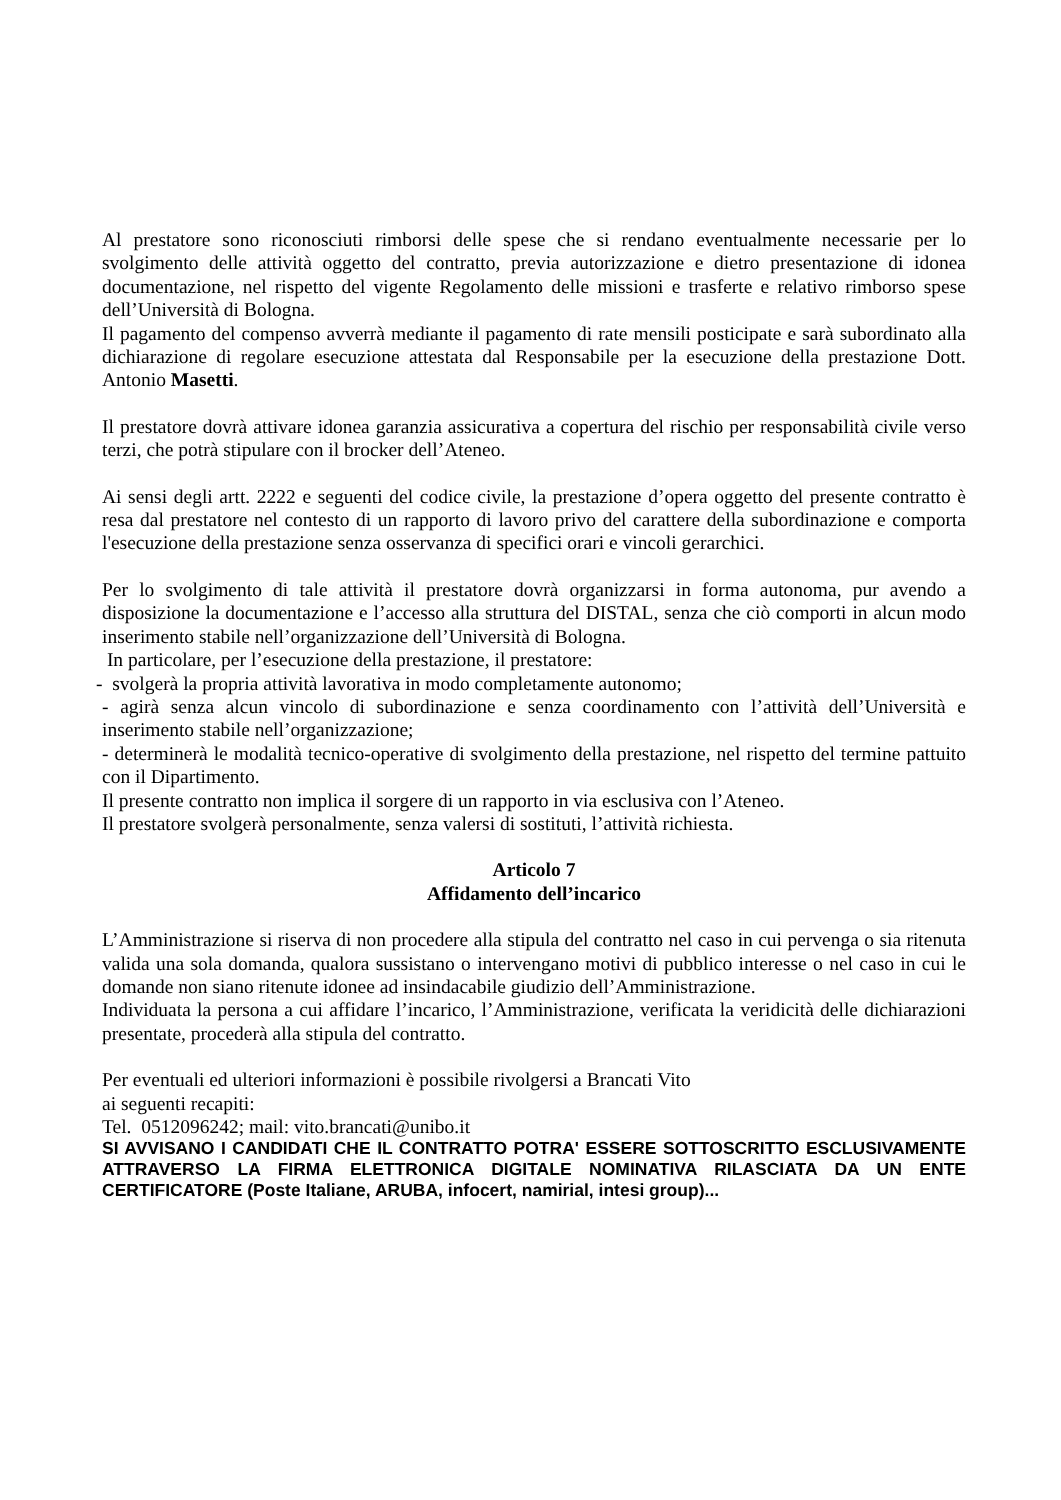Al prestatore sono riconosciuti rimborsi delle spese che si rendano eventualmente necessarie per lo svolgimento delle attività oggetto del contratto, previa autorizzazione e dietro presentazione di idonea documentazione, nel rispetto del vigente Regolamento delle missioni e trasferte e relativo rimborso spese dell’Università di Bologna.
Il pagamento del compenso avverrà mediante il pagamento di rate mensili posticipate e sarà subordinato alla dichiarazione di regolare esecuzione attestata dal Responsabile per la esecuzione della prestazione Dott. Antonio Masetti.
Il prestatore dovrà attivare idonea garanzia assicurativa a copertura del rischio per responsabilità civile verso terzi, che potrà stipulare con il brocker dell’Ateneo.
Ai sensi degli artt. 2222 e seguenti del codice civile, la prestazione d’opera oggetto del presente contratto è resa dal prestatore nel contesto di un rapporto di lavoro privo del carattere della subordinazione e comporta l'esecuzione della prestazione senza osservanza di specifici orari e vincoli gerarchici.
Per lo svolgimento di tale attività il prestatore dovrà organizzarsi in forma autonoma, pur avendo a disposizione la documentazione e l’accesso alla struttura del DISTAL, senza che ciò comporti in alcun modo inserimento stabile nell’organizzazione dell’Università di Bologna.
In particolare, per l’esecuzione della prestazione, il prestatore:
- svolgerà la propria attività lavorativa in modo completamente autonomo;
- agirà senza alcun vincolo di subordinazione e senza coordinamento con l’attività dell’Università e inserimento stabile nell’organizzazione;
- determinerà le modalità tecnico-operative di svolgimento della prestazione, nel rispetto del termine pattuito con il Dipartimento.
Il presente contratto non implica il sorgere di un rapporto in via esclusiva con l’Ateneo.
Il prestatore svolgerà personalmente, senza valersi di sostituti, l’attività richiesta.
Articolo 7
Affidamento dell’incarico
L’Amministrazione si riserva di non procedere alla stipula del contratto nel caso in cui pervenga o sia ritenuta valida una sola domanda, qualora sussistano o intervengano motivi di pubblico interesse o nel caso in cui le domande non siano ritenute idonee ad insindacabile giudizio dell’Amministrazione.
Individuata la persona a cui affidare l’incarico, l’Amministrazione, verificata la veridicità delle dichiarazioni presentate, procederà alla stipula del contratto.
Per eventuali ed ulteriori informazioni è possibile rivolgersi a Brancati Vito
ai seguenti recapiti:
Tel. 0512096242; mail: vito.brancati@unibo.it
SI AVVISANO I CANDIDATI CHE IL CONTRATTO POTRA' ESSERE SOTTOSCRITTO ESCLUSIVAMENTE ATTRAVERSO LA FIRMA ELETTRONICA DIGITALE NOMINATIVA RILASCIATA DA UN ENTE CERTIFICATORE (Poste Italiane, ARUBA, infocert, namirial, intesi group)...